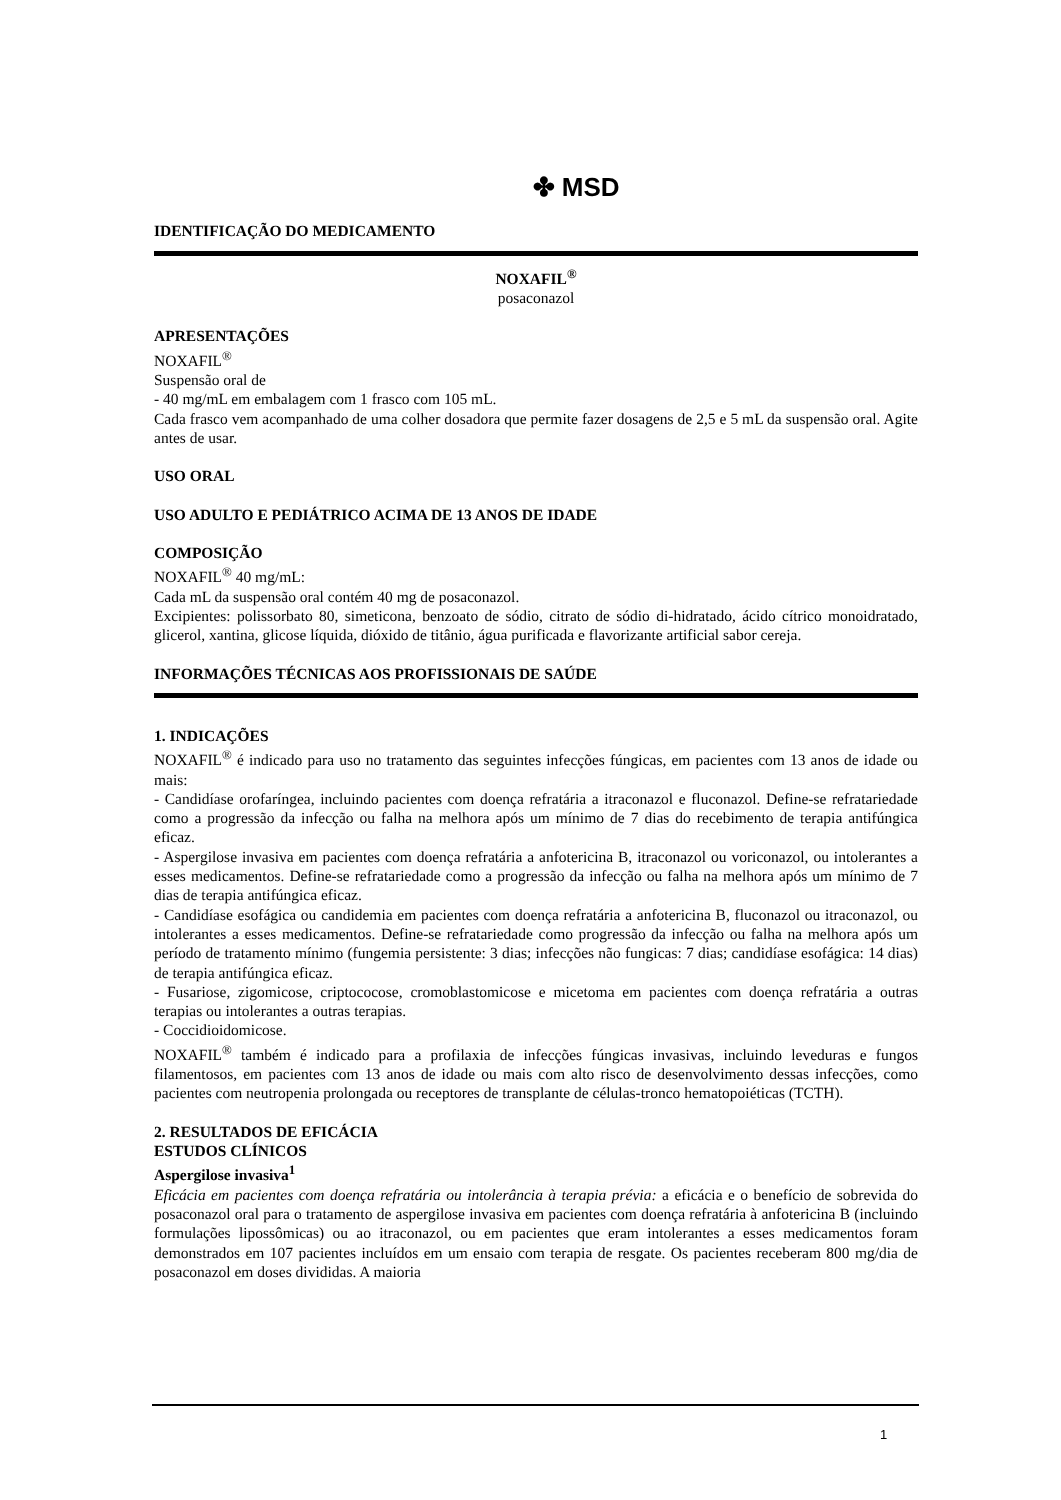✤ MSD
IDENTIFICAÇÃO DO MEDICAMENTO
NOXAFIL<sup>®</sup>
posaconazol
APRESENTAÇÕES
NOXAFIL<sup>®</sup>
Suspensão oral de
- 40 mg/mL em embalagem com 1 frasco com 105 mL.
Cada frasco vem acompanhado de uma colher dosadora que permite fazer dosagens de 2,5 e 5 mL da suspensão oral. Agite antes de usar.
USO ORAL
USO ADULTO E PEDIÁTRICO ACIMA DE 13 ANOS DE IDADE
COMPOSIÇÃO
NOXAFIL<sup>®</sup> 40 mg/mL:
Cada mL da suspensão oral contém 40 mg de posaconazol.
Excipientes: polissorbato 80, simeticona, benzoato de sódio, citrato de sódio di-hidratado, ácido cítrico monoidratado, glicerol, xantina, glicose líquida, dióxido de titânio, água purificada e flavorizante artificial sabor cereja.
INFORMAÇÕES TÉCNICAS AOS PROFISSIONAIS DE SAÚDE
1. INDICAÇÕES
NOXAFIL<sup>®</sup> é indicado para uso no tratamento das seguintes infecções fúngicas, em pacientes com 13 anos de idade ou mais:
- Candidíase orofaríngea, incluindo pacientes com doença refratária a itraconazol e fluconazol. Define-se refratariedade como a progressão da infecção ou falha na melhora após um mínimo de 7 dias do recebimento de terapia antifúngica eficaz.
- Aspergilose invasiva em pacientes com doença refratária a anfotericina B, itraconazol ou voriconazol, ou intolerantes a esses medicamentos. Define-se refratariedade como a progressão da infecção ou falha na melhora após um mínimo de 7 dias de terapia antifúngica eficaz.
- Candidíase esofágica ou candidemia em pacientes com doença refratária a anfotericina B, fluconazol ou itraconazol, ou intolerantes a esses medicamentos. Define-se refratariedade como progressão da infecção ou falha na melhora após um período de tratamento mínimo (fungemia persistente: 3 dias; infecções não fungicas: 7 dias; candidíase esofágica: 14 dias) de terapia antifúngica eficaz.
- Fusariose, zigomicose, criptococose, cromoblastomicose e micetoma em pacientes com doença refratária a outras terapias ou intolerantes a outras terapias.
- Coccidioidomicose.
NOXAFIL<sup>®</sup> também é indicado para a profilaxia de infecções fúngicas invasivas, incluindo leveduras e fungos filamentosos, em pacientes com 13 anos de idade ou mais com alto risco de desenvolvimento dessas infecções, como pacientes com neutropenia prolongada ou receptores de transplante de células-tronco hematopoiéticas (TCTH).
2. RESULTADOS DE EFICÁCIA
ESTUDOS CLÍNICOS
Aspergilose invasiva<sup>1</sup>
Eficácia em pacientes com doença refratária ou intolerância à terapia prévia: a eficácia e o benefício de sobrevida do posaconazol oral para o tratamento de aspergilose invasiva em pacientes com doença refratária à anfotericina B (incluindo formulações lipossômicas) ou ao itraconazol, ou em pacientes que eram intolerantes a esses medicamentos foram demonstrados em 107 pacientes incluídos em um ensaio com terapia de resgate. Os pacientes receberam 800 mg/dia de posaconazol em doses divididas. A maioria
1